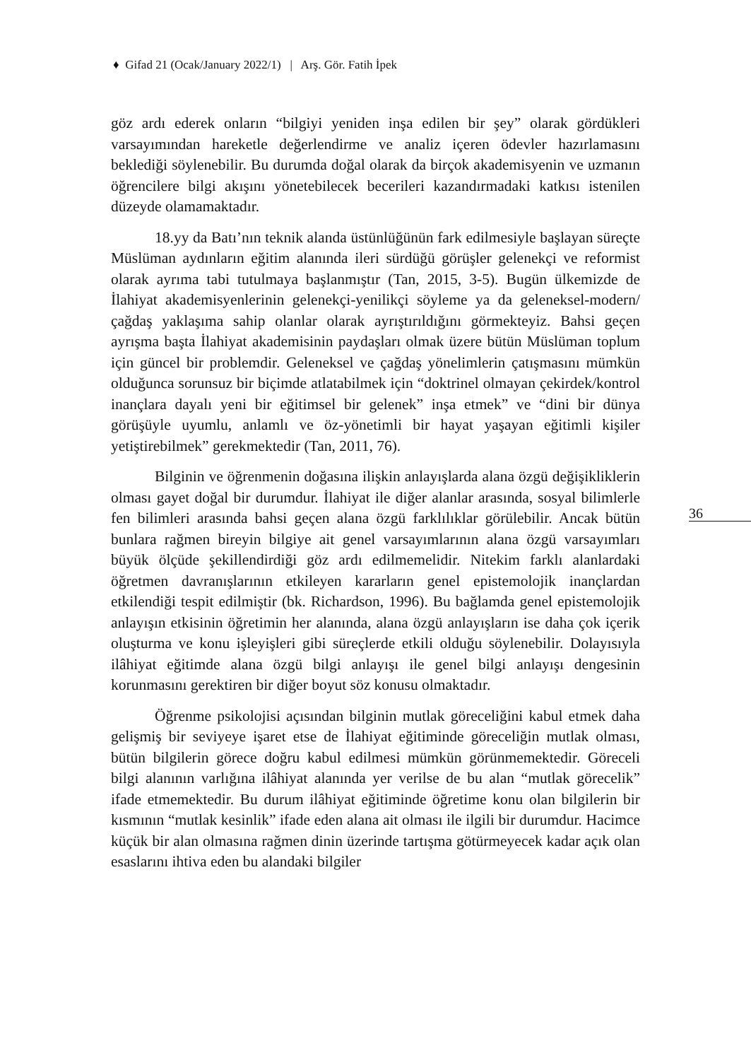♦ Gifad 21 (Ocak/January 2022/1) | Arş. Gör. Fatih İpek
36
göz ardı ederek onların “bilgiyi yeniden inşa edilen bir şey” olarak gördükleri varsayımından hareketle değerlendirme ve analiz içeren ödevler hazırlamasını beklediği söylenebilir. Bu durumda doğal olarak da birçok akademisyenin ve uzmanın öğrencilere bilgi akışını yönetebilecek becerileri kazandırmadaki katkısı istenilen düzeyde olamamaktadır.
18.yy da Batı’nın teknik alanda üstünlüğünün fark edilmesiyle başlayan süreçte Müslüman aydınların eğitim alanında ileri sürdüğü görüşler gelenekçi ve reformist olarak ayrıma tabi tutulmaya başlanmıştır (Tan, 2015, 3-5). Bugün ülkemizde de İlahiyat akademisyenlerinin gelenekçi-yenilikçi söyleme ya da geleneksel-modern/çağdaş yaklaşıma sahip olanlar olarak ayrıştırıldığını görmekteyiz. Bahsi geçen ayrışma başta İlahiyat akademisinin paydaşları olmak üzere bütün Müslüman toplum için güncel bir problemdir. Geleneksel ve çağdaş yönelimlerin çatışmasını mümkün olduğunca sorunsuz bir biçimde atlatabilmek için “doktrinel olmayan çekirdek/kontrol inançlara dayalı yeni bir eğitimsel bir gelenek” inşa etmek” ve “dini bir dünya görüşüyle uyumlu, anlamlı ve öz-yönetimli bir hayat yaşayan eğitimli kişiler yetiştirebilmek” gerekmektedir (Tan, 2011, 76).
Bilginin ve öğrenmenin doğasına ilişkin anlayışlarda alana özgü değişikliklerin olması gayet doğal bir durumdur. İlahiyat ile diğer alanlar arasında, sosyal bilimlerle fen bilimleri arasında bahsi geçen alana özgü farklılıklar görülebilir. Ancak bütün bunlara rağmen bireyin bilgiye ait genel varsayımlarının alana özgü varsayımları büyük ölçüde şekillendirdiği göz ardı edilmemelidir. Nitekim farklı alanlardaki öğretmen davranışlarının etkileyen kararların genel epistemolojik inançlardan etkilendiği tespit edilmiştir (bk. Richardson, 1996). Bu bağlamda genel epistemolojik anlayışın etkisinin öğretimin her alanında, alana özgü anlayışların ise daha çok içerik oluşturma ve konu işleyişleri gibi süreçlerde etkili olduğu söylenebilir. Dolayısıyla ilâhiyat eğitimde alana özgü bilgi anlayışı ile genel bilgi anlayışı dengesinin korunmasını gerektiren bir diğer boyut söz konusu olmaktadır.
Öğrenme psikolojisi açısından bilginin mutlak göreceliğini kabul etmek daha gelişmiş bir seviyeye işaret etse de İlahiyat eğitiminde göreceliğin mutlak olması, bütün bilgilerin görece doğru kabul edilmesi mümkün görünmemektedir. Göreceli bilgi alanının varlığına ilâhiyat alanında yer verilse de bu alan “mutlak görecelik” ifade etmemektedir. Bu durum ilâhiyat eğitiminde öğretime konu olan bilgilerin bir kısmının “mutlak kesinlik” ifade eden alana ait olması ile ilgili bir durumdur. Hacimce küçük bir alan olmasına rağmen dinin üzerinde tartışma götürmeyecek kadar açık olan esaslarını ihtiva eden bu alandaki bilgiler